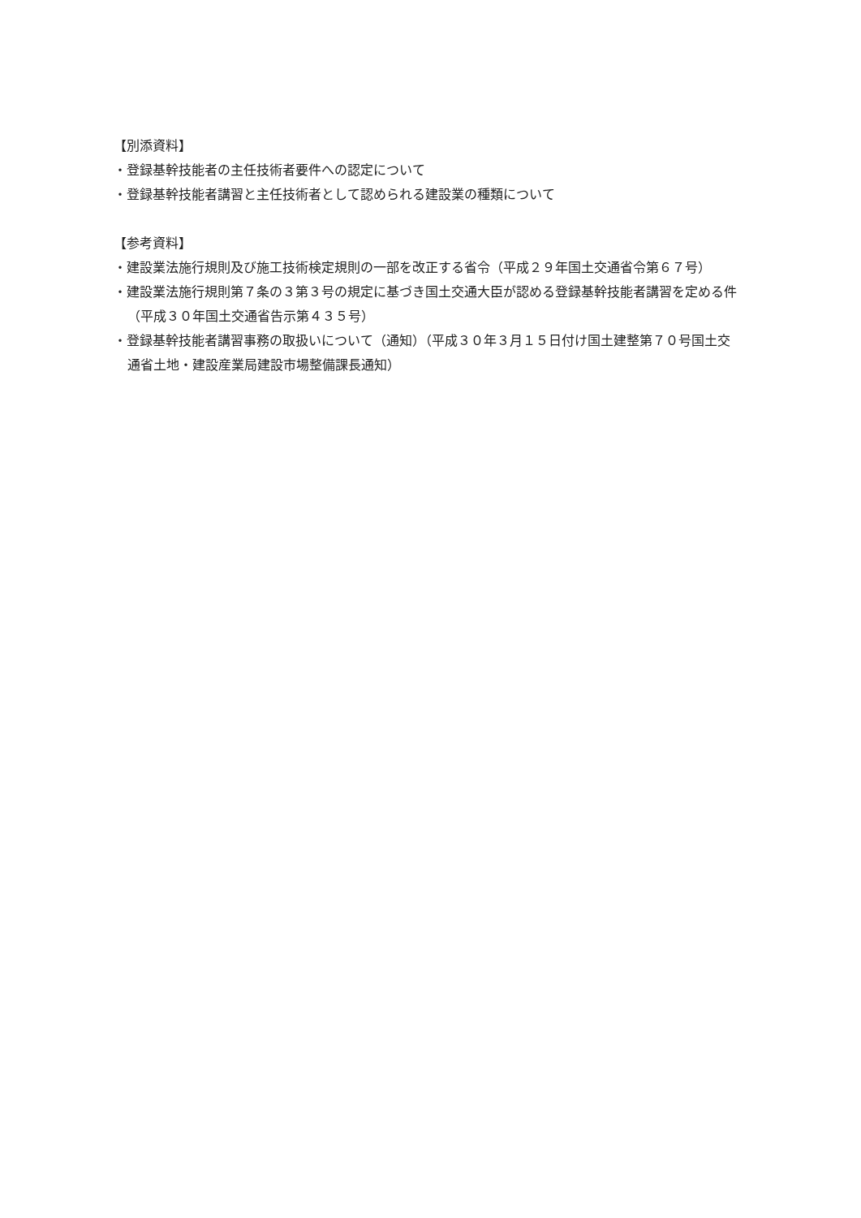【別添資料】
・登録基幹技能者の主任技術者要件への認定について
・登録基幹技能者講習と主任技術者として認められる建設業の種類について
【参考資料】
・建設業法施行規則及び施工技術検定規則の一部を改正する省令（平成２９年国土交通省令第６７号）
・建設業法施行規則第７条の３第３号の規定に基づき国土交通大臣が認める登録基幹技能者講習を定める件（平成３０年国土交通省告示第４３５号）
・登録基幹技能者講習事務の取扱いについて（通知）（平成３０年３月１５日付け国土建整第７０号国土交通省土地・建設産業局建設市場整備課長通知）